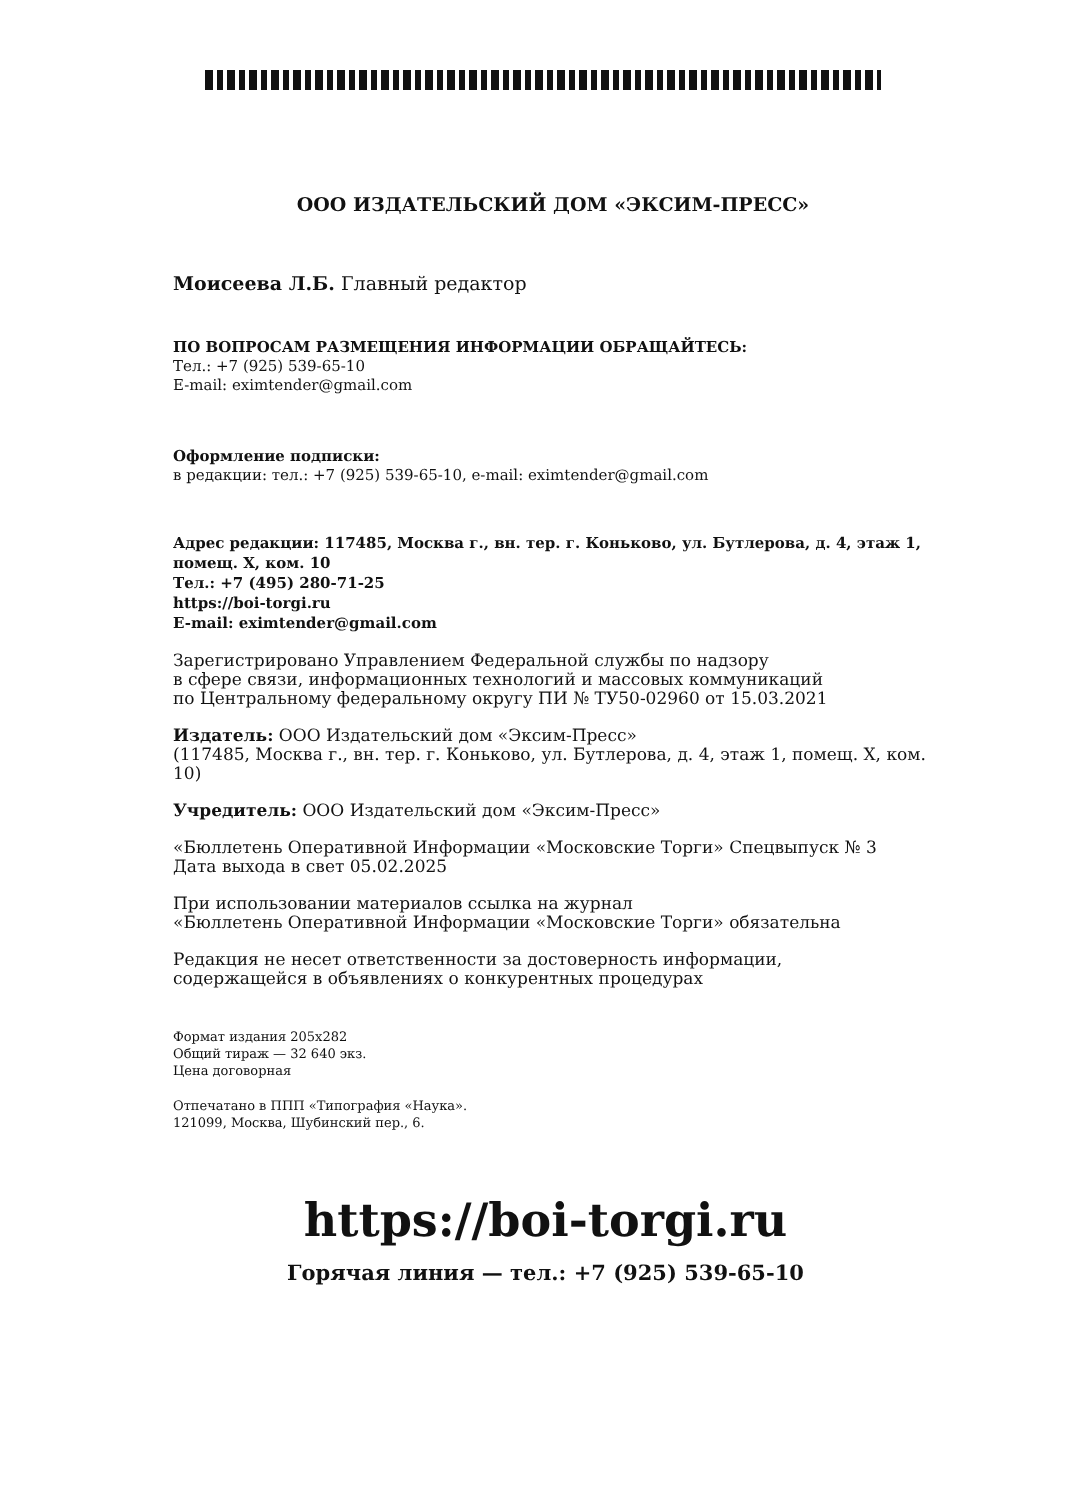ООО ИЗДАТЕЛЬСКИЙ ДОМ «ЭКСИМ-ПРЕСС»
Моисеева Л.Б. Главный редактор
ПО ВОПРОСАМ РАЗМЕЩЕНИЯ ИНФОРМАЦИИ ОБРАЩАЙТЕСЬ:
Тел.: +7 (925) 539-65-10
E-mail: eximtender@gmail.com
Оформление подписки:
в редакции: тел.: +7 (925) 539-65-10, e-mail: eximtender@gmail.com
Адрес редакции: 117485, Москва г., вн. тер. г. Коньково, ул. Бутлерова, д. 4, этаж 1, помещ. X, ком. 10
Тел.: +7 (495) 280-71-25
https://boi-torgi.ru
E-mail: eximtender@gmail.com
Зарегистрировано Управлением Федеральной службы по надзору
в сфере связи, информационных технологий и массовых коммуникаций
по Центральному федеральному округу ПИ № ТУ50-02960 от 15.03.2021
Издатель: ООО Издательский дом «Эксим-Пресс»
(117485, Москва г., вн. тер. г. Коньково, ул. Бутлерова, д. 4, этаж 1, помещ. X, ком. 10)
Учредитель: ООО Издательский дом «Эксим-Пресс»
«Бюллетень Оперативной Информации «Московские Торги» Спецвыпуск № 3
Дата выхода в свет 05.02.2025
При использовании материалов ссылка на журнал
«Бюллетень Оперативной Информации «Московские Торги» обязательна
Редакция не несет ответственности за достоверность информации,
содержащейся в объявлениях о конкурентных процедурах
Формат издания 205x282
Общий тираж — 32 640 экз.
Цена договорная
Отпечатано в ППП «Типография «Наука».
121099, Москва, Шубинский пер., 6.
https://boi-torgi.ru
Горячая линия — тел.: +7 (925) 539-65-10